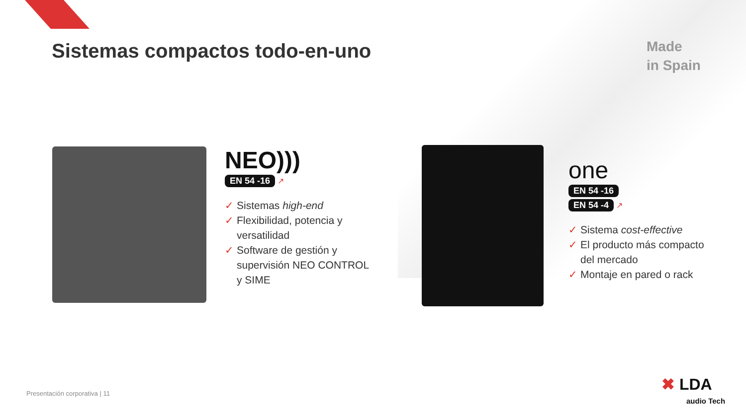Sistemas compactos todo-en-uno
Made
in Spain
NEO)))
EN 54 -16
↗
✓ Sistemas high-end
✓ Flexibilidad, potencia y versatilidad
✓ Software de gestión y supervisión NEO CONTROL y SIME
one
EN 54 -16
EN 54 -4
↗
✓ Sistema cost-effective
✓ El producto más compacto del mercado
✓ Montaje en pared o rack
Presentación corporativa | 11
✖ LDA
audio Tech